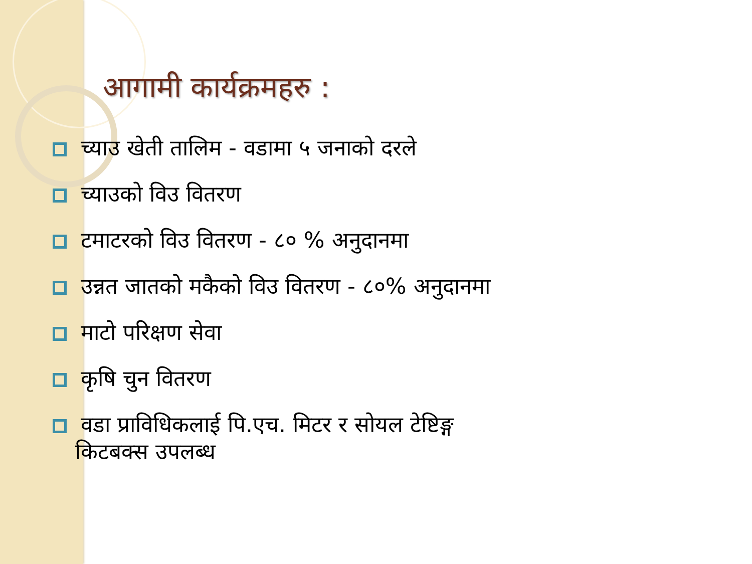आगामी कार्यक्रमहरु :
च्याउ खेती तालिम - वडामा ५ जनाको दरले
च्याउको विउ वितरण
टमाटरको विउ वितरण - ८० % अनुदानमा
उन्नत जातको मकैको विउ वितरण - ८०% अनुदानमा
माटो परिक्षण सेवा
कृषि चुन वितरण
वडा प्राविधिकलाई पि.एच. मिटर र सोयल टेष्टिङ्ग
किटबक्स उपलब्ध